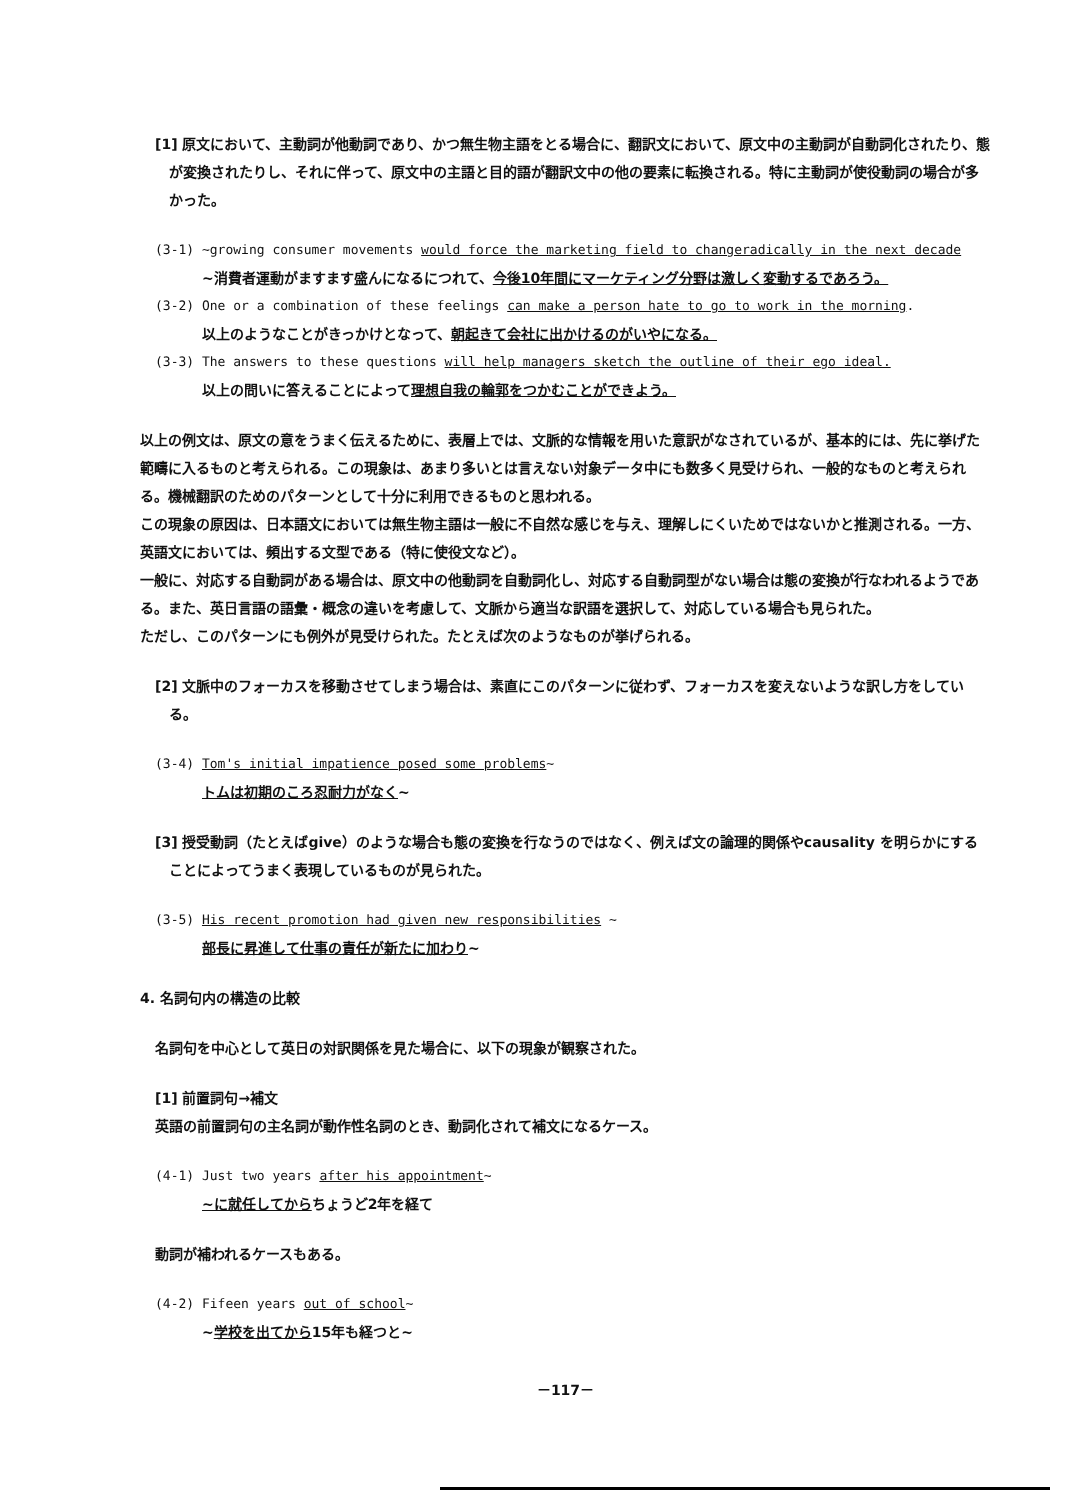[1] 原文において、主動詞が他動詞であり、かつ無生物主語をとる場合に、翻訳文において、原文中の主動詞が自動詞化されたり、態が変換されたりし、それに伴って、原文中の主語と目的語が翻訳文中の他の要素に転換される。特に主動詞が使役動詞の場合が多かった。
(3-1) ~growing consumer movements would force the marketing field to changeradically in the next decade
~消費者運動がますます盛んになるにつれて、今後10年間にマーケティング分野は激しく変動するであろう。
(3-2) One or a combination of these feelings can make a person hate to go to work in the morning.
以上のようなことがきっかけとなって、朝起きて会社に出かけるのがいやになる。
(3-3) The answers to these questions will help managers sketch the outline of their ego ideal.
以上の問いに答えることによって理想自我の輪郭をつかむことができよう。
以上の例文は、原文の意をうまく伝えるために、表層上では、文脈的な情報を用いた意訳がなされているが、基本的には、先に挙げた範疇に入るものと考えられる。この現象は、あまり多いとは言えない対象データ中にも数多く見受けられ、一般的なものと考えられる。機械翻訳のためのパターンとして十分に利用できるものと思われる。
この現象の原因は、日本語文においては無生物主語は一般に不自然な感じを与え、理解しにくいためではないかと推測される。一方、英語文においては、頻出する文型である（特に使役文など）。
一般に、対応する自動詞がある場合は、原文中の他動詞を自動詞化し、対応する自動詞型がない場合は態の変換が行なわれるようである。また、英日言語の語彙・概念の違いを考慮して、文脈から適当な訳語を選択して、対応している場合も見られた。
ただし、このパターンにも例外が見受けられた。たとえば次のようなものが挙げられる。
[2] 文脈中のフォーカスを移動させてしまう場合は、素直にこのパターンに従わず、フォーカスを変えないような訳し方をしている。
(3-4) Tom's initial impatience posed some problems~
トムは初期のころ忍耐力がなく~
[3] 授受動詞（たとえばgive）のような場合も態の変換を行なうのではなく、例えば文の論理的関係やcausality を明らかにすることによってうまく表現しているものが見られた。
(3-5) His recent promotion had given new responsibilities ~
部長に昇進して仕事の責任が新たに加わり~
4. 名詞句内の構造の比較
名詞句を中心として英日の対訳関係を見た場合に、以下の現象が観察された。
[1] 前置詞句→補文
英語の前置詞句の主名詞が動作性名詞のとき、動詞化されて補文になるケース。
(4-1) Just two years after his appointment~
~に就任してからちょうど2年を経て
動詞が補われるケースもある。
(4-2) Fifeen years out of school~
~学校を出てから15年も経つと~
－117－